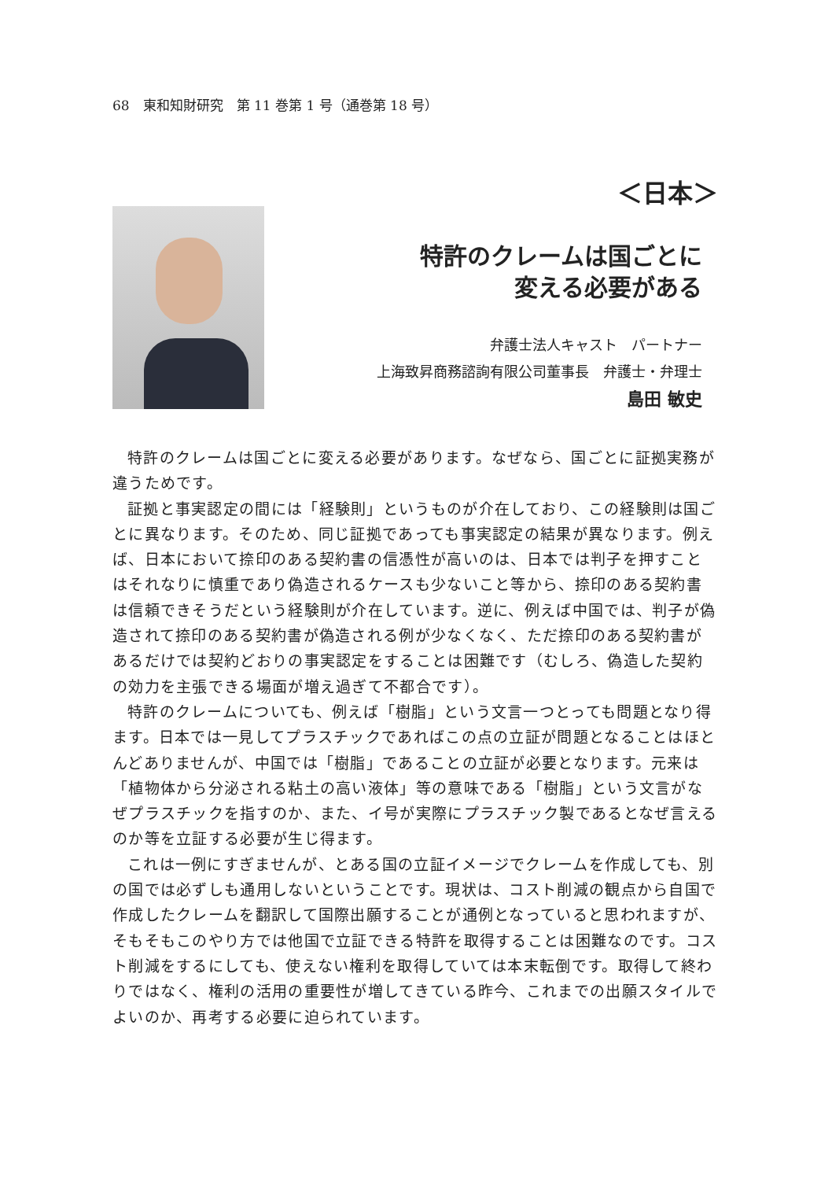68　東和知財研究　第 11 巻第 1 号（通巻第 18 号）
＜日本＞
特許のクレームは国ごとに
変える必要がある
弁護士法人キャスト　パートナー
上海致昇商務諮詢有限公司董事長　弁護士・弁理士
島田 敏史
特許のクレームは国ごとに変える必要があります。なぜなら、国ごとに証拠実務が違うためです。
証拠と事実認定の間には「経験則」というものが介在しており、この経験則は国ごとに異なります。そのため、同じ証拠であっても事実認定の結果が異なります。例えば、日本において捺印のある契約書の信憑性が高いのは、日本では判子を押すことはそれなりに慎重であり偽造されるケースも少ないこと等から、捺印のある契約書は信頼できそうだという経験則が介在しています。逆に、例えば中国では、判子が偽造されて捺印のある契約書が偽造される例が少なくなく、ただ捺印のある契約書があるだけでは契約どおりの事実認定をすることは困難です（むしろ、偽造した契約の効力を主張できる場面が増え過ぎて不都合です）。
特許のクレームについても、例えば「樹脂」という文言一つとっても問題となり得ます。日本では一見してプラスチックであればこの点の立証が問題となることはほとんどありませんが、中国では「樹脂」であることの立証が必要となります。元来は「植物体から分泌される粘土の高い液体」等の意味である「樹脂」という文言がなぜプラスチックを指すのか、また、イ号が実際にプラスチック製であるとなぜ言えるのか等を立証する必要が生じ得ます。
これは一例にすぎませんが、とある国の立証イメージでクレームを作成しても、別の国では必ずしも通用しないということです。現状は、コスト削減の観点から自国で作成したクレームを翻訳して国際出願することが通例となっていると思われますが、そもそもこのやり方では他国で立証できる特許を取得することは困難なのです。コスト削減をするにしても、使えない権利を取得していては本末転倒です。取得して終わりではなく、権利の活用の重要性が増してきている昨今、これまでの出願スタイルでよいのか、再考する必要に迫られています。